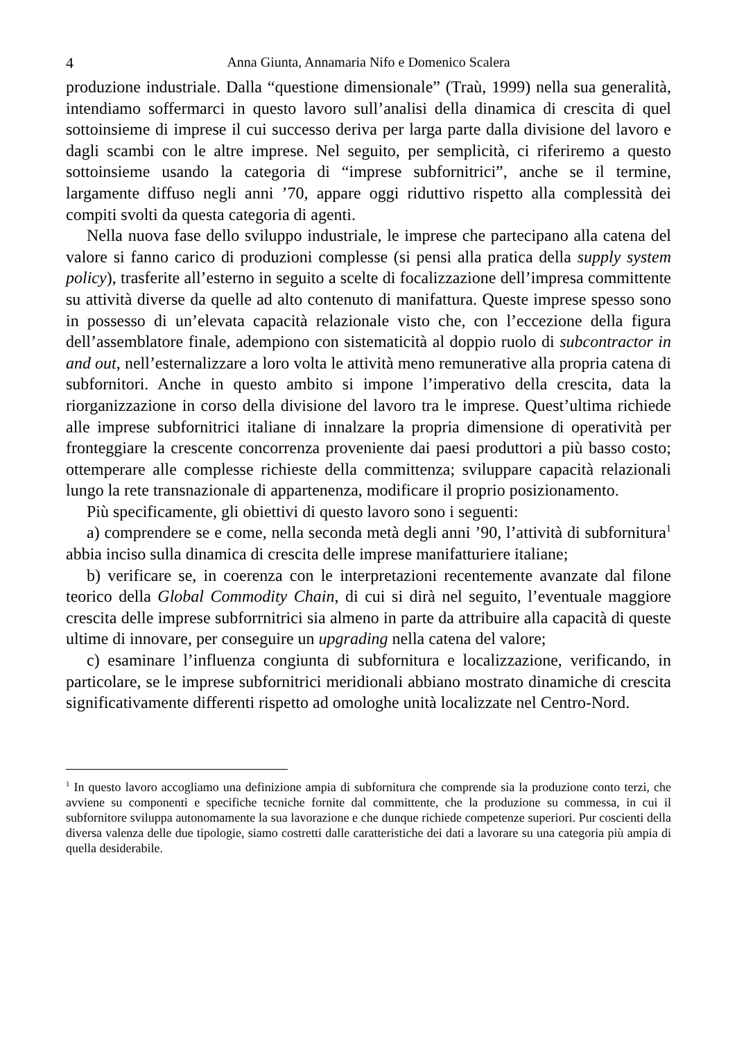4 Anna Giunta, Annamaria Nifo e Domenico Scalera
produzione industriale. Dalla “questione dimensionale” (Traù, 1999) nella sua generalità, intendiamo soffermarci in questo lavoro sull’analisi della dinamica di crescita di quel sottoinsieme di imprese il cui successo deriva per larga parte dalla divisione del lavoro e dagli scambi con le altre imprese. Nel seguito, per semplicità, ci riferiremo a questo sottoinsieme usando la categoria di “imprese subfornitrici”, anche se il termine, largamente diffuso negli anni ’70, appare oggi riduttivo rispetto alla complessità dei compiti svolti da questa categoria di agenti.
Nella nuova fase dello sviluppo industriale, le imprese che partecipano alla catena del valore si fanno carico di produzioni complesse (si pensi alla pratica della supply system policy), trasferite all’esterno in seguito a scelte di focalizzazione dell’impresa committente su attività diverse da quelle ad alto contenuto di manifattura. Queste imprese spesso sono in possesso di un’elevata capacità relazionale visto che, con l’eccezione della figura dell’assemblatore finale, adempiono con sistematicità al doppio ruolo di subcontractor in and out, nell’esternalizzare a loro volta le attività meno remunerative alla propria catena di subfornitori. Anche in questo ambito si impone l’imperativo della crescita, data la riorganizzazione in corso della divisione del lavoro tra le imprese. Quest’ultima richiede alle imprese subfornitrici italiane di innalzare la propria dimensione di operatività per fronteggiare la crescente concorrenza proveniente dai paesi produttori a più basso costo; ottemperare alle complesse richieste della committenza; sviluppare capacità relazionali lungo la rete transnazionale di appartenenza, modificare il proprio posizionamento.
Più specificamente, gli obiettivi di questo lavoro sono i seguenti:
a) comprendere se e come, nella seconda metà degli anni ’90, l’attività di subfornitura<sup>1</sup> abbia inciso sulla dinamica di crescita delle imprese manifatturiere italiane;
b) verificare se, in coerenza con le interpretazioni recentemente avanzate dal filone teorico della Global Commodity Chain, di cui si dirà nel seguito, l’eventuale maggiore crescita delle imprese subforrnitrici sia almeno in parte da attribuire alla capacità di queste ultime di innovare, per conseguire un upgrading nella catena del valore;
c) esaminare l’influenza congiunta di subfornitura e localizzazione, verificando, in particolare, se le imprese subfornitrici meridionali abbiano mostrato dinamiche di crescita significativamente differenti rispetto ad omologhe unità localizzate nel Centro-Nord.
<sup>1</sup> In questo lavoro accogliamo una definizione ampia di subfornitura che comprende sia la produzione conto terzi, che avviene su componenti e specifiche tecniche fornite dal committente, che la produzione su commessa, in cui il subfornitore sviluppa autonomamente la sua lavorazione e che dunque richiede competenze superiori. Pur coscienti della diversa valenza delle due tipologie, siamo costretti dalle caratteristiche dei dati a lavorare su una categoria più ampia di quella desiderabile.